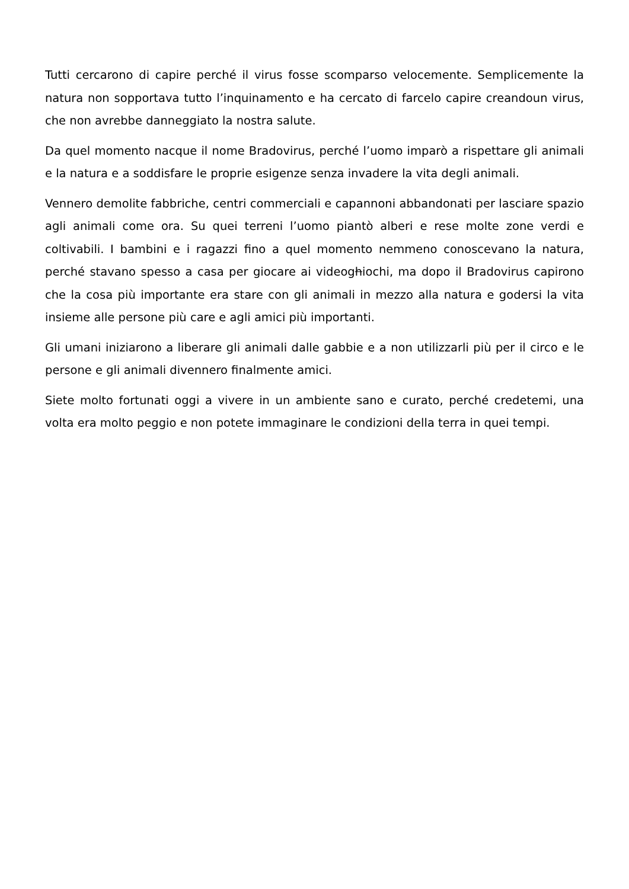Tutti cercarono di capire perché il virus fosse scomparso velocemente. Semplicemente la natura non sopportava tutto l’inquinamento e ha cercato di farcelo capire creandoun virus, che non avrebbe danneggiato la nostra salute.
Da quel momento nacque il nome Bradovirus, perché l’uomo imparò a rispettare gli animali e la natura e a soddisfare le proprie esigenze senza invadere la vita degli animali.
Vennero demolite fabbriche, centri commerciali e capannoni abbandonati per lasciare spazio agli animali come ora. Su quei terreni l’uomo piantò alberi e rese molte zone verdi e coltivabili. I bambini e i ragazzi fino a quel momento nemmeno conoscevano la natura, perché stavano spesso a casa per giocare ai videoghiochi, ma dopo il Bradovirus capirono che la cosa più importante era stare con gli animali in mezzo alla natura e godersi la vita insieme alle persone più care e agli amici più importanti.
Gli umani iniziarono a liberare gli animali dalle gabbie e a non utilizzarli più per il circo e le persone e gli animali divennero finalmente amici.
Siete molto fortunati oggi a vivere in un ambiente sano e curato, perché credetemi, una volta era molto peggio e non potete immaginare le condizioni della terra in quei tempi.